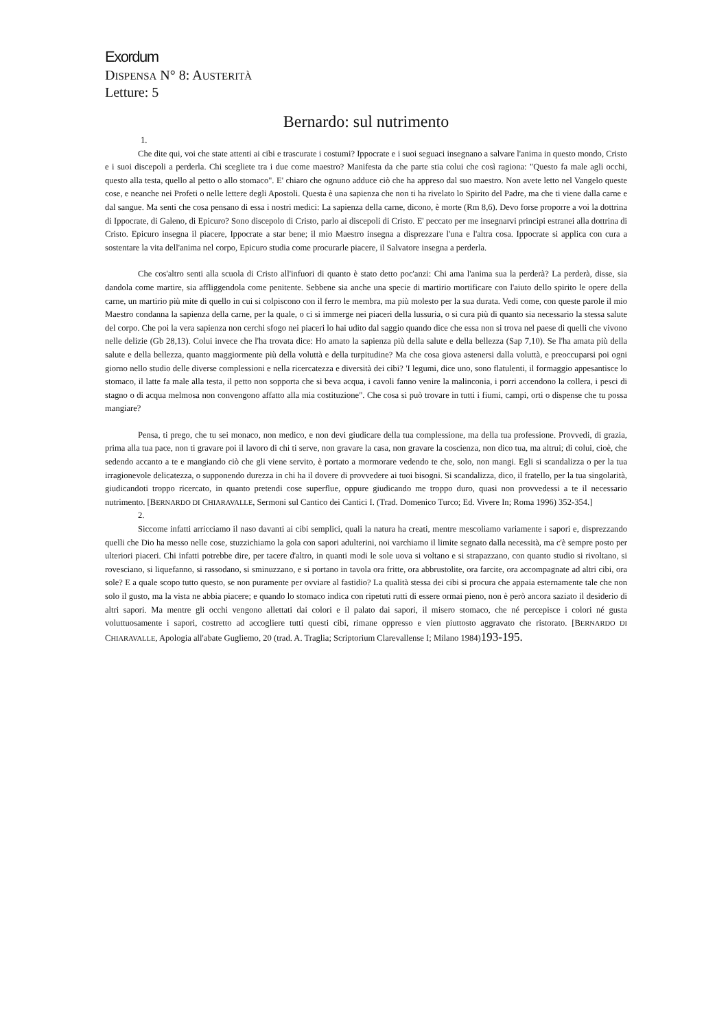Exordum
DISPENSA N° 8: AUSTERITÀ
Letture: 5
Bernardo: sul nutrimento
1.
Che dite qui, voi che state attenti ai cibi e trascurate i costumi? Ippocrate e i suoi seguaci insegnano a salvare l'anima in questo mondo, Cristo e i suoi discepoli a perderla. Chi scegliete tra i due come maestro? Manifesta da che parte stia colui che così ragiona: "Questo fa male agli occhi, questo alla testa, quello al petto o allo stomaco". E' chiaro che ognuno adduce ciò che ha appreso dal suo maestro. Non avete letto nel Vangelo queste cose, e neanche nei Profeti o nelle lettere degli Apostoli. Questa è una sapienza che non ti ha rivelato lo Spirito del Padre, ma che ti viene dalla carne e dal sangue. Ma senti che cosa pensano di essa i nostri medici: La sapienza della carne, dicono, è morte (Rm 8,6). Devo forse proporre a voi la dottrina di Ippocrate, di Galeno, di Epicuro? Sono discepolo di Cristo, parlo ai discepoli di Cristo. E' peccato per me insegnarvi principi estranei alla dottrina di Cristo. Epicuro insegna il piacere, Ippocrate a star bene; il mio Maestro insegna a disprezzare l'una e l'altra cosa. Ippocrate si applica con cura a sostentare la vita dell'anima nel corpo, Epicuro studia come procurarle piacere, il Salvatore insegna a perderla.
Che cos'altro senti alla scuola di Cristo all'infuori di quanto è stato detto poc'anzi: Chi ama l'anima sua la perderà? La perderà, disse, sia dandola come martire, sia affliggendola come penitente. Sebbene sia anche una specie di martirio mortificare con l'aiuto dello spirito le opere della carne, un martirio più mite di quello in cui si colpiscono con il ferro le membra, ma più molesto per la sua durata. Vedi come, con queste parole il mio Maestro condanna la sapienza della carne, per la quale, o ci si immerge nei piaceri della lussuria, o si cura più di quanto sia necessario la stessa salute del corpo. Che poi la vera sapienza non cerchi sfogo nei piaceri lo hai udito dal saggio quando dice che essa non si trova nel paese di quelli che vivono nelle delizie (Gb 28,13). Colui invece che l'ha trovata dice: Ho amato la sapienza più della salute e della bellezza (Sap 7,10). Se l'ha amata più della salute e della bellezza, quanto maggiormente più della voluttà e della turpitudine? Ma che cosa giova astenersi dalla voluttà, e preoccuparsi poi ogni giorno nello studio delle diverse complessioni e nella ricercatezza e diversità dei cibi? 'I legumi, dice uno, sono flatulenti, il formaggio appesantisce lo stomaco, il latte fa male alla testa, il petto non sopporta che si beva acqua, i cavoli fanno venire la malinconia, i porri accendono la collera, i pesci di stagno o di acqua melmosa non convengono affatto alla mia costituzione". Che cosa si può trovare in tutti i fiumi, campi, orti o dispense che tu possa mangiare?
Pensa, ti prego, che tu sei monaco, non medico, e non devi giudicare della tua complessione, ma della tua professione. Provvedi, di grazia, prima alla tua pace, non ti gravare poi il lavoro di chi ti serve, non gravare la casa, non gravare la coscienza, non dico tua, ma altrui; di colui, cioè, che sedendo accanto a te e mangiando ciò che gli viene servito, è portato a mormorare vedendo te che, solo, non mangi. Egli si scandalizza o per la tua irragionevole delicatezza, o supponendo durezza in chi ha il dovere di provvedere ai tuoi bisogni. Si scandalizza, dico, il fratello, per la tua singolarità, giudicandoti troppo ricercato, in quanto pretendi cose superflue, oppure giudicando me troppo duro, quasi non provvedessi a te il necessario nutrimento. [BERNARDO DI CHIARAVALLE, Sermoni sul Cantico dei Cantici I. (Trad. Domenico Turco; Ed. Vivere In; Roma 1996) 352-354.]
2.
Siccome infatti arricciamo il naso davanti ai cibi semplici, quali la natura ha creati, mentre mescoliamo variamente i sapori e, disprezzando quelli che Dio ha messo nelle cose, stuzzichiamo la gola con sapori adulterini, noi varchiamo il limite segnato dalla necessità, ma c'è sempre posto per ulteriori piaceri. Chi infatti potrebbe dire, per tacere d'altro, in quanti modi le sole uova si voltano e si strapazzano, con quanto studio si rivoltano, si rovesciano, si liquefanno, si rassodano, si sminuzzano, e si portano in tavola ora fritte, ora abbrustolite, ora farcite, ora accompagnate ad altri cibi, ora sole? E a quale scopo tutto questo, se non puramente per ovviare al fastidio? La qualità stessa dei cibi si procura che appaia esternamente tale che non solo il gusto, ma la vista ne abbia piacere; e quando lo stomaco indica con ripetuti rutti di essere ormai pieno, non è però ancora saziato il desiderio di altri sapori. Ma mentre gli occhi vengono allettati dai colori e il palato dai sapori, il misero stomaco, che né percepisce i colori né gusta voluttuosamente i sapori, costretto ad accogliere tutti questi cibi, rimane oppresso e vien piuttosto aggravato che ristorato. [BERNARDO DI CHIARAVALLE, Apologia all'abate Gugliemo, 20 (trad. A. Traglia; Scriptorium Clarevallense I; Milano 1984)193-195.